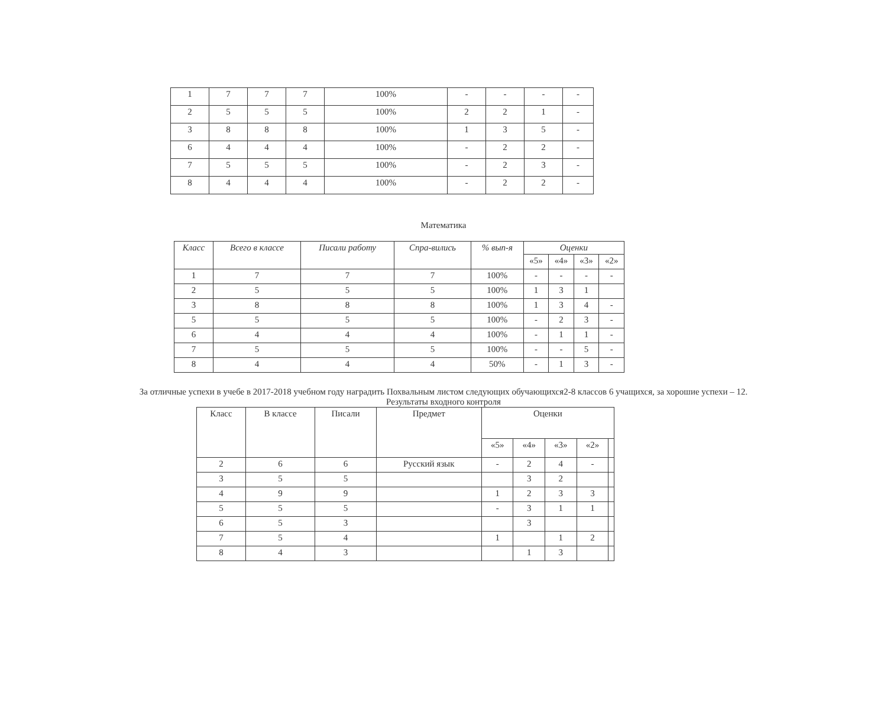| 1 | 7 | 7 | 7 | 100% | - | - | - | - |
| 2 | 5 | 5 | 5 | 100% | 2 | 2 | 1 | - |
| 3 | 8 | 8 | 8 | 100% | 1 | 3 | 5 | - |
| 6 | 4 | 4 | 4 | 100% | - | 2 | 2 | - |
| 7 | 5 | 5 | 5 | 100% | - | 2 | 3 | - |
| 8 | 4 | 4 | 4 | 100% | - | 2 | 2 | - |
Математика
| Класс | Всего в классе | Писали работу | Спра-вились | % вып-я | Оценки | | | |
| --- | --- | --- | --- | --- | --- | --- | --- | --- |
| | | | | | «5» | «4» | «3» | «2» |
| 1 | 7 | 7 | 7 | 100% | - | - | - | - |
| 2 | 5 | 5 | 5 | 100% | 1 | 3 | 1 | |
| 3 | 8 | 8 | 8 | 100% | 1 | 3 | 4 | - |
| 5 | 5 | 5 | 5 | 100% | - | 2 | 3 | - |
| 6 | 4 | 4 | 4 | 100% | - | 1 | 1 | - |
| 7 | 5 | 5 | 5 | 100% | - | - | 5 | - |
| 8 | 4 | 4 | 4 | 50% | - | 1 | 3 | - |
За отличные успехи в учебе в 2017-2018 учебном году наградить Похвальным листом следующих обучающихся2-8 классов 6 учащихся, за хорошие успехи – 12.
Результаты входного контроля
| Класс | В классе | Писали | Предмет | Оценки | | | | |
| | | | | «5» | «4» | «3» | «2» | |
| 2 | 6 | 6 | Русский язык | - | 2 | 4 | - | |
| 3 | 5 | 5 | | | 3 | 2 | | |
| 4 | 9 | 9 | | 1 | 2 | 3 | 3 | |
| 5 | 5 | 5 | | - | 3 | 1 | 1 | |
| 6 | 5 | 3 | | | 3 | | | |
| 7 | 5 | 4 | | 1 | | 1 | 2 | |
| 8 | 4 | 3 | | | 1 | 3 | | |